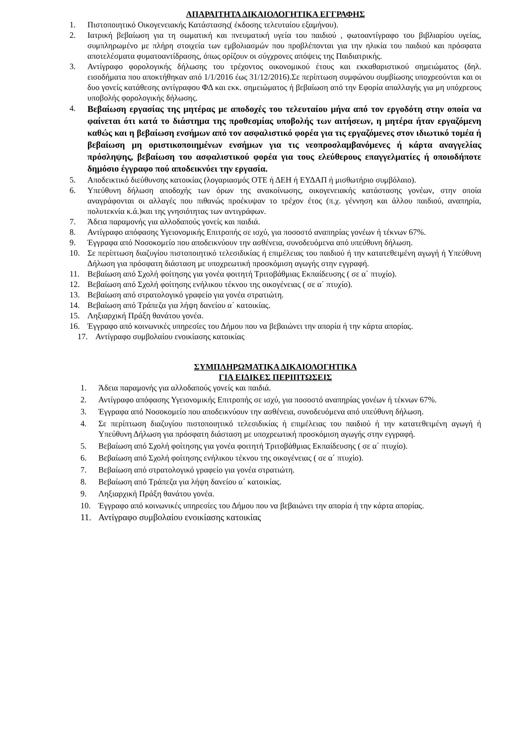ΑΠΑΡΑΙΤΗΤΑ ΔΙΚΑΙΟΛΟΓΗΤΙΚΑ ΕΓΓΡΑΦΗΣ
1. Πιστοποιητικό Οικογενειακής Κατάστασης( έκδοσης τελευταίου εξαμήνου).
2. Ιατρική βεβαίωση για τη σωματική και πνευματική υγεία του παιδιού , φωτοαντίγραφο του βιβλιαρίου υγείας, συμπληρωμένο με πλήρη στοιχεία των εμβολιασμών που προβλέπονται για την ηλικία του παιδιού και πρόσφατα αποτελέσματα φυματοαντίδρασης, όπως ορίζουν οι σύγχρονες απόψεις της Παιδιατρικής.
3. Αντίγραφο φορολογικής δήλωσης του τρέχοντος οικονομικού έτους και εκκαθαριστικού σημειώματος (δηλ. εισοδήματα που αποκτήθηκαν από 1/1/2016 έως 31/12/2016).Σε περίπτωση συμφώνου συμβίωσης υποχρεούνται και οι δυο γονείς κατάθεσης αντίγραφου ΦΔ και εκκ. σημειώματος ή βεβαίωση από την Εφορία απαλλαγής για μη υπόχρεους υποβολής φορολογικής δήλωσης.
4. Βεβαίωση εργασίας της μητέρας με αποδοχές του τελευταίου μήνα από τον εργοδότη στην οποία να φαίνεται ότι κατά το διάστημα της προθεσμίας υποβολής των αιτήσεων, η μητέρα ήταν εργαζόμενη καθώς και η βεβαίωση ενσήμων από τον ασφαλιστικό φορέα για τις εργαζόμενες στον ιδιωτικό τομέα ή βεβαίωση μη οριστικοποιημένων ενσήμων για τις νεοπροσλαμβανόμενες ή κάρτα αναγγελίας πρόσληψης, βεβαίωση του ασφαλιστικού φορέα για τους ελεύθερους επαγγελματίες ή οποιοδήποτε δημόσιο έγγραφο πού αποδεικνύει την εργασία.
5. Αποδεικτικό διεύθυνσης κατοικίας (λογαριασμός ΟΤΕ ή ΔΕΗ ή ΕΥΔΑΠ ή μισθωτήριο συμβόλαιο).
6. Υπεύθυνη δήλωση αποδοχής των όρων της ανακοίνωσης, οικογενειακής κατάστασης γονέων, στην οποία αναγράφονται οι αλλαγές που πιθανώς προέκυψαν το τρέχον έτος (π.χ. γέννηση και άλλου παιδιού, αναπηρία, πολυτεκνία κ.ά.)και της γνησιότητας των αντιγράφων.
7. Άδεια παραμονής για αλλοδαπούς γονείς και παιδιά.
8. Αντίγραφο απόφασης Υγειονομικής Επιτροπής σε ισχύ, για ποσοστό αναπηρίας γονέων ή τέκνων 67%.
9. Έγγραφα από Νοσοκομείο που αποδεικνύουν την ασθένεια, συνοδευόμενα από υπεύθυνη δήλωση.
10. Σε περίπτωση διαζυγίου πιστοποιητικό τελεσιδικίας ή επιμέλειας του παιδιού ή την κατατεθειμένη αγωγή ή Υπεύθυνη Δήλωση για πρόσφατη διάσταση με υποχρεωτική προσκόμιση αγωγής στην εγγραφή.
11. Βεβαίωση από Σχολή φοίτησης για γονέα φοιτητή Τριτοβάθμιας Εκπαίδευσης ( σε α΄ πτυχίο).
12. Βεβαίωση από Σχολή φοίτησης ενήλικου τέκνου της οικογένειας ( σε α΄ πτυχίο).
13. Βεβαίωση από στρατολογικό γραφείο για γονέα στρατιώτη.
14. Βεβαίωση από Τράπεζα για λήψη δανείου α΄ κατοικίας.
15. Ληξιαρχική Πράξη θανάτου γονέα.
16. Έγγραφο από κοινωνικές υπηρεσίες του Δήμου που να βεβαιώνει την απορία ή την κάρτα απορίας.
17. Αντίγραφο συμβολαίου ενοικίασης κατοικίας
ΣΥΜΠΛΗΡΩΜΑΤΙΚΑ ΔΙΚΑΙΟΛΟΓΗΤΙΚΑ
ΓΙΑ ΕΙΔΙΚΕΣ ΠΕΡΙΠΤΩΣΕΙΣ
1. Άδεια παραμονής για αλλοδαπούς γονείς και παιδιά.
2. Αντίγραφο απόφασης Υγειονομικής Επιτροπής σε ισχύ, για ποσοστό αναπηρίας γονέων ή τέκνων 67%.
3. Έγγραφα από Νοσοκομείο που αποδεικνύουν την ασθένεια, συνοδευόμενα από υπεύθυνη δήλωση.
4. Σε περίπτωση διαζυγίου πιστοποιητικό τελεσιδικίας ή επιμέλειας του παιδιού ή την κατατεθειμένη αγωγή ή Υπεύθυνη Δήλωση για πρόσφατη διάσταση με υποχρεωτική προσκόμιση αγωγής στην εγγραφή.
5. Βεβαίωση από Σχολή φοίτησης για γονέα φοιτητή Τριτοβάθμιας Εκπαίδευσης ( σε α΄ πτυχίο).
6. Βεβαίωση από Σχολή φοίτησης ενήλικου τέκνου της οικογένειας ( σε α΄ πτυχίο).
7. Βεβαίωση από στρατολογικό γραφείο για γονέα στρατιώτη.
8. Βεβαίωση από Τράπεζα για λήψη δανείου α΄ κατοικίας.
9. Ληξιαρχική Πράξη θανάτου γονέα.
10. Έγγραφο από κοινωνικές υπηρεσίες του Δήμου που να βεβαιώνει την απορία ή την κάρτα απορίας.
11. Αντίγραφο συμβολαίου ενοικίασης κατοικίας